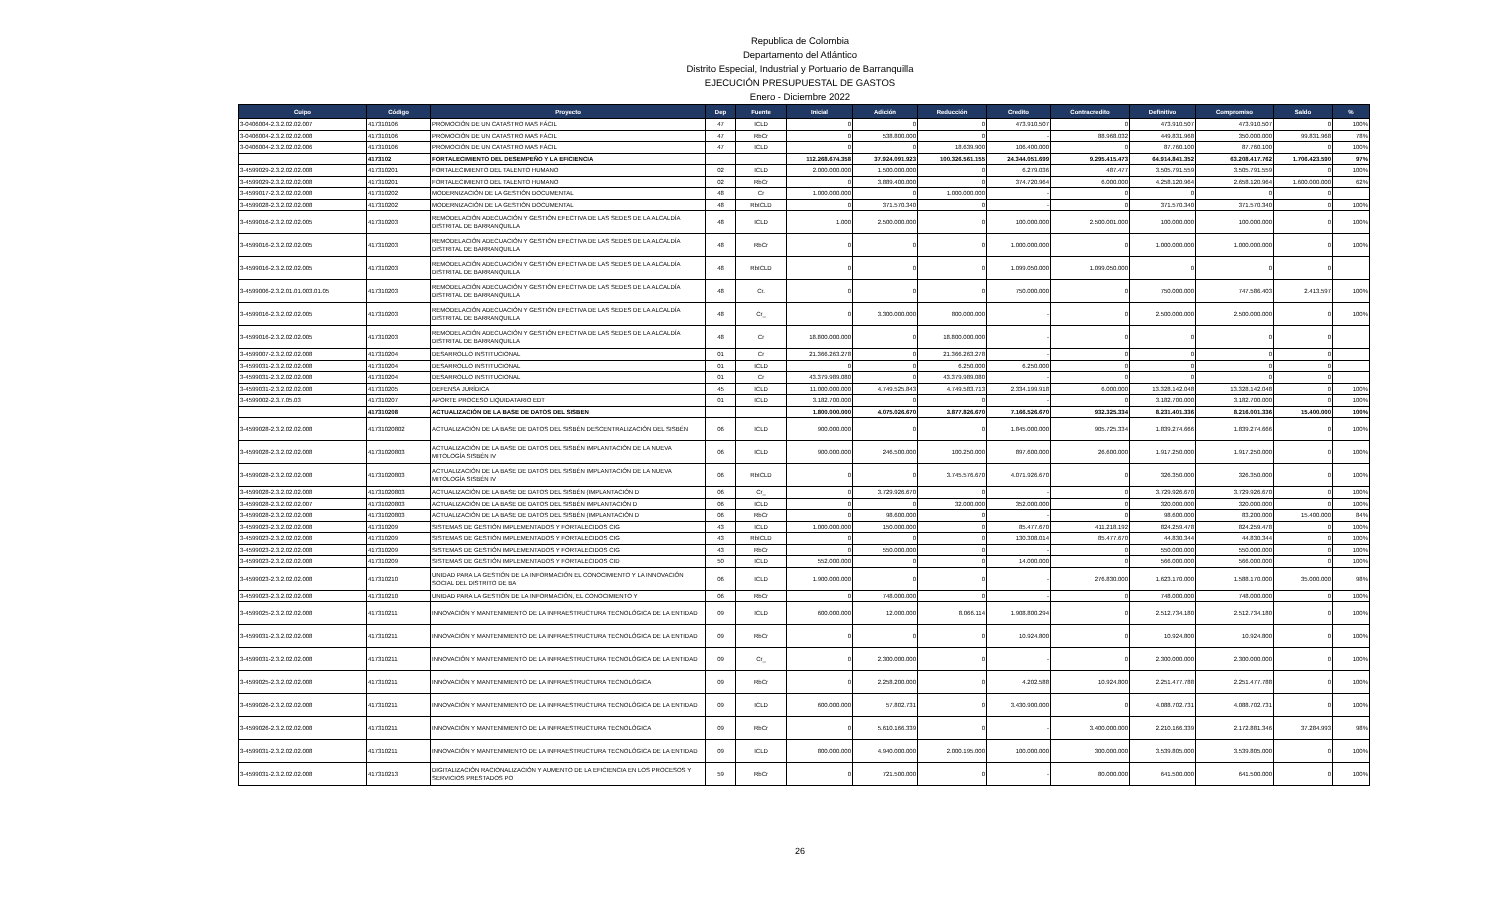Republica de Colombia
Departamento del Atlántico
Distrito Especial, Industrial y Portuario de Barranquilla
EJECUCIÓN PRESUPUESTAL DE GASTOS
Enero - Diciembre 2022
| Cuipo | Código | Proyecto | Dep | Fuente | Inicial | Adición | Reducción | Credito | Contracredito | Definitivo | Compromiso | Saldo | % |
| --- | --- | --- | --- | --- | --- | --- | --- | --- | --- | --- | --- | --- | --- |
| 3-0406004-2.3.2.02.02.007 | 417310106 | PROMOCIÓN DE UN CATASTRO MAS FÁCIL | 47 | ICLD | 0 | 0 | 0 | 473.910.507 | 0 | 473.910.507 | 473.910.507 | 0 | 100% |
| 3-0406004-2.3.2.02.02.008 | 417310106 | PROMOCIÓN DE UN CATASTRO MAS FÁCIL | 47 | RbCr | 0 | 538.800.000 | 0 | - | 88.968.032 | 449.831.968 | 350.000.000 | 99.831.968 | 78% |
| 3-0406004-2.3.2.02.02.006 | 417310106 | PROMOCIÓN DE UN CATASTRO MAS FÁCIL | 47 | ICLD | 0 | 0 | 18.639.900 | 106.400.000 | 0 | 87.760.100 | 87.760.100 | 0 | 100% |
| | 4173102 | FORTALECIMIENTO DEL DESEMPEÑO Y LA EFICIENCIA | | | 112.268.674.358 | 37.924.091.923 | 100.326.561.155 | 24.344.051.699 | 9.295.415.473 | 64.914.841.352 | 63.208.417.762 | 1.706.423.590 | 97% |
| 3-4599029-2.3.2.02.02.008 | 417310201 | FORTALECIMIENTO DEL TALENTO HUMANO | 02 | ICLD | 2.000.000.000 | 1.500.000.000 | 0 | 6.279.036 | 487.477 | 3.505.791.559 | 3.505.791.559 | 0 | 100% |
| 3-4599029-2.3.2.02.02.008 | 417310201 | FORTALECIMIENTO DEL TALENTO HUMANO | 02 | RbCr | 0 | 3.889.400.000 | 0 | 374.720.964 | 6.000.000 | 4.258.120.964 | 2.658.120.964 | 1.600.000.000 | 62% |
| 3-4599017-2.3.2.02.02.008 | 417310202 | MODERNIZACIÓN DE LA GESTIÓN DOCUMENTAL | 48 | Cr | 1.000.000.000 | 0 | 1.000.000.000 | - | 0 | 0 | 0 | 0 | |
| 3-4599028-2.3.2.02.02.008 | 417310202 | MODERNIZACIÓN DE LA GESTIÓN DOCUMENTAL | 48 | RbICLD | 0 | 371.570.340 | 0 | - | 0 | 371.570.340 | 371.570.340 | 0 | 100% |
| 3-4599016-2.3.2.02.02.005 | 417310203 | REMODELACIÓN ADECUACIÓN Y GESTIÓN EFECTIVA DE LAS SEDES DE LA ALCALDÍA DISTRITAL DE BARRANQUILLA | 48 | ICLD | 1.000 | 2.500.000.000 | 0 | 100.000.000 | 2.500.001.000 | 100.000.000 | 100.000.000 | 0 | 100% |
| 3-4599016-2.3.2.02.02.005 | 417310203 | REMODELACIÓN ADECUACIÓN Y GESTIÓN EFECTIVA DE LAS SEDES DE LA ALCALDÍA DISTRITAL DE BARRANQUILLA | 48 | RbCr | 0 | 0 | 0 | 1.000.000.000 | 0 | 1.000.000.000 | 1.000.000.000 | 0 | 100% |
| 3-4599016-2.3.2.02.02.005 | 417310203 | REMODELACIÓN ADECUACIÓN Y GESTIÓN EFECTIVA DE LAS SEDES DE LA ALCALDÍA DISTRITAL DE BARRANQUILLA | 48 | RbICLD | 0 | 0 | 0 | 1.099.050.000 | 1.099.050.000 | 0 | 0 | 0 | |
| 3-4599006-2.3.2.01.01.003.01.05 | 417310203 | REMODELACIÓN ADECUACIÓN Y GESTIÓN EFECTIVA DE LAS SEDES DE LA ALCALDÍA DISTRITAL DE BARRANQUILLA | 48 | Cr. | 0 | 0 | 0 | 750.000.000 | 0 | 750.000.000 | 747.586.403 | 2.413.597 | 100% |
| 3-4599016-2.3.2.02.02.005 | 417310203 | REMODELACIÓN ADECUACIÓN Y GESTIÓN EFECTIVA DE LAS SEDES DE LA ALCALDÍA DISTRITAL DE BARRANQUILLA | 48 | Cr_ | 0 | 3.300.000.000 | 800.000.000 | - | 0 | 2.500.000.000 | 2.500.000.000 | 0 | 100% |
| 3-4599016-2.3.2.02.02.005 | 417310203 | REMODELACIÓN ADECUACIÓN Y GESTIÓN EFECTIVA DE LAS SEDES DE LA ALCALDÍA DISTRITAL DE BARRANQUILLA | 48 | Cr | 18.800.000.000 | 0 | 18.800.000.000 | - | 0 | 0 | 0 | 0 | |
| 3-4599007-2.3.2.02.02.008 | 417310204 | DESARROLLO INSTITUCIONAL | 01 | Cr | 21.366.263.278 | 0 | 21.366.263.278 | - | 0 | 0 | 0 | 0 | |
| 3-4599031-2.3.2.02.02.008 | 417310204 | DESARROLLO INSTITUCIONAL | 01 | ICLD | 0 | 0 | 6.250.000 | 6.250.000 | 0 | 0 | 0 | 0 | |
| 3-4599031-2.3.2.02.02.008 | 417310204 | DESARROLLO INSTITUCIONAL | 01 | Cr | 43.379.989.080 | 0 | 43.379.989.080 | - | 0 | 0 | 0 | 0 | |
| 3-4599031-2.3.2.02.02.008 | 417310205 | DEFENSA JURÍDICA | 45 | ICLD | 11.000.000.000 | 4.749.525.843 | 4.749.583.713 | 2.334.199.918 | 6.000.000 | 13.328.142.048 | 13.328.142.048 | 0 | 100% |
| 3-4599002-2.3.7.05.03 | 417310207 | APORTE PROCESO LIQUIDATARIO EDT | 01 | ICLD | 3.182.700.000 | 0 | 0 | - | 0 | 3.182.700.000 | 3.182.700.000 | 0 | 100% |
| | 417310208 | ACTUALIZACIÓN DE LA BASE DE DATOS DEL SISBEN | | | 1.800.000.000 | 4.075.026.670 | 3.877.826.670 | 7.166.526.670 | 932.325.334 | 8.231.401.336 | 8.216.001.336 | 15.400.000 | 100% |
| 3-4599028-2.3.2.02.02.008 | 41731020802 | ACTUALIZACIÓN DE LA BASE DE DATOS DEL SISBÉN DESCENTRALIZACIÓN DEL SISBÉN | 06 | ICLD | 900.000.000 | 0 | 0 | 1.845.000.000 | 905.725.334 | 1.839.274.666 | 1.839.274.666 | 0 | 100% |
| 3-4599028-2.3.2.02.02.008 | 41731020803 | ACTUALIZACIÓN DE LA BASE DE DATOS DEL SISBÉN IMPLANTACIÓN DE LA NUEVA MITOLOGÍA SISBÉN IV | 06 | ICLD | 900.000.000 | 246.500.000 | 100.250.000 | 897.600.000 | 26.600.000 | 1.917.250.000 | 1.917.250.000 | 0 | 100% |
| 3-4599028-2.3.2.02.02.008 | 41731020803 | ACTUALIZACIÓN DE LA BASE DE DATOS DEL SISBÉN IMPLANTACIÓN DE LA NUEVA MITOLOGÍA SISBÉN IV | 06 | RbICLD | 0 | 0 | 3.745.576.670 | 4.071.926.670 | 0 | 326.350.000 | 326.350.000 | 0 | 100% |
| 3-4599028-2.3.2.02.02.008 | 41731020803 | ACTUALIZACIÓN DE LA BASE DE DATOS DEL SISBÉN (IMPLANTACIÓN D | 06 | Cr_ | 0 | 3.729.926.670 | 0 | - | 0 | 3.729.926.670 | 3.729.926.670 | 0 | 100% |
| 3-4599028-2.3.2.02.02.007 | 41731020803 | ACTUALIZACIÓN DE LA BASE DE DATOS DEL SISBÉN IMPLANTACIÓN D | 06 | ICLD | 0 | 0 | 32.000.000 | 352.000.000 | 0 | 320.000.000 | 320.000.000 | 0 | 100% |
| 3-4599028-2.3.2.02.02.008 | 41731020803 | ACTUALIZACIÓN DE LA BASE DE DATOS DEL SISBÉN (IMPLANTACIÓN D | 06 | RbCr | 0 | 98.600.000 | 0 | - | 0 | 98.600.000 | 83.200.000 | 15.400.000 | 84% |
| 3-4599023-2.3.2.02.02.008 | 417310209 | SISTEMAS DE GESTIÓN IMPLEMENTADOS Y FORTALECIDOS CIG | 43 | ICLD | 1.000.000.000 | 150.000.000 | 0 | 85.477.670 | 411.218.192 | 824.259.478 | 824.259.478 | 0 | 100% |
| 3-4599023-2.3.2.02.02.008 | 417310209 | SISTEMAS DE GESTIÓN IMPLEMENTADOS Y FORTALECIDOS CIG | 43 | RbICLD | 0 | 0 | 0 | 130.308.014 | 85.477.670 | 44.830.344 | 44.830.344 | 0 | 100% |
| 3-4599023-2.3.2.02.02.008 | 417310209 | SISTEMAS DE GESTIÓN IMPLEMENTADOS Y FORTALECIDOS CIG | 43 | RbCr | 0 | 550.000.000 | 0 | - | 0 | 550.000.000 | 550.000.000 | 0 | 100% |
| 3-4599023-2.3.2.02.02.008 | 417310209 | SISTEMAS DE GESTIÓN IMPLEMENTADOS Y FORTALECIDOS CID | 50 | ICLD | 552.000.000 | 0 | 0 | 14.000.000 | 0 | 566.000.000 | 566.000.000 | 0 | 100% |
| 3-4599023-2.3.2.02.02.008 | 417310210 | UNIDAD PARA LA GESTIÓN DE LA INFORMACIÓN EL CONOCIMIENTO Y LA INNOVACIÓN SOCIAL DEL DISTRITO DE BA | 06 | ICLD | 1.900.000.000 | 0 | 0 | - | 276.830.000 | 1.623.170.000 | 1.588.170.000 | 35.000.000 | 98% |
| 3-4599023-2.3.2.02.02.008 | 417310210 | UNIDAD PARA LA GESTIÓN DE LA INFORMACIÓN, EL CONOCIMIENTO Y | 06 | RbCr | 0 | 748.000.000 | 0 | - | 0 | 748.000.000 | 748.000.000 | 0 | 100% |
| 3-4599025-2.3.2.02.02.008 | 417310211 | INNOVACIÓN Y MANTENIMIENTO DE LA INFRAESTRUCTURA TECNOLÓGICA DE LA ENTIDAD | 09 | ICLD | 600.000.000 | 12.000.000 | 8.066.114 | 1.908.800.294 | 0 | 2.512.734.180 | 2.512.734.180 | 0 | 100% |
| 3-4599031-2.3.2.02.02.008 | 417310211 | INNOVACIÓN Y MANTENIMIENTO DE LA INFRAESTRUCTURA TECNOLÓGICA DE LA ENTIDAD | 09 | RbCr | 0 | 0 | 0 | 10.924.800 | 0 | 10.924.800 | 10.924.800 | 0 | 100% |
| 3-4599031-2.3.2.02.02.008 | 417310211 | INNOVACIÓN Y MANTENIMIENTO DE LA INFRAESTRUCTURA TECNOLÓGICA DE LA ENTIDAD | 09 | Cr_ | 0 | 2.300.000.000 | 0 | - | 0 | 2.300.000.000 | 2.300.000.000 | 0 | 100% |
| 3-4599025-2.3.2.02.02.008 | 417310211 | INNOVACIÓN Y MANTENIMIENTO DE LA INFRAESTRUCTURA TECNOLÓGICA | 09 | RbCr | 0 | 2.258.200.000 | 0 | 4.202.588 | 10.924.800 | 2.251.477.788 | 2.251.477.788 | 0 | 100% |
| 3-4599026-2.3.2.02.02.008 | 417310211 | INNOVACIÓN Y MANTENIMIENTO DE LA INFRAESTRUCTURA TECNOLÓGICA DE LA ENTIDAD | 09 | ICLD | 600.000.000 | 57.802.731 | 0 | 3.430.900.000 | 0 | 4.088.702.731 | 4.088.702.731 | 0 | 100% |
| 3-4599026-2.3.2.02.02.008 | 417310211 | INNOVACIÓN Y MANTENIMIENTO DE LA INFRAESTRUCTURA TECNOLÓGICA | 09 | RbCr | 0 | 5.610.166.339 | 0 | - | 3.400.000.000 | 2.210.166.339 | 2.172.881.346 | 37.284.993 | 98% |
| 3-4599031-2.3.2.02.02.008 | 417310211 | INNOVACIÓN Y MANTENIMIENTO DE LA INFRAESTRUCTURA TECNOLÓGICA DE LA ENTIDAD | 09 | ICLD | 800.000.000 | 4.940.000.000 | 2.000.195.000 | 100.000.000 | 300.000.000 | 3.539.805.000 | 3.539.805.000 | 0 | 100% |
| 3-4599031-2.3.2.02.02.008 | 417310213 | DIGITALIZACIÓN RACIONALIZACIÓN Y AUMENTO DE LA EFICIENCIA EN LOS PROCESOS Y SERVICIOS PRESTADOS PO | 59 | RbCr | 0 | 721.500.000 | 0 | - | 80.000.000 | 641.500.000 | 641.500.000 | 0 | 100% |
26